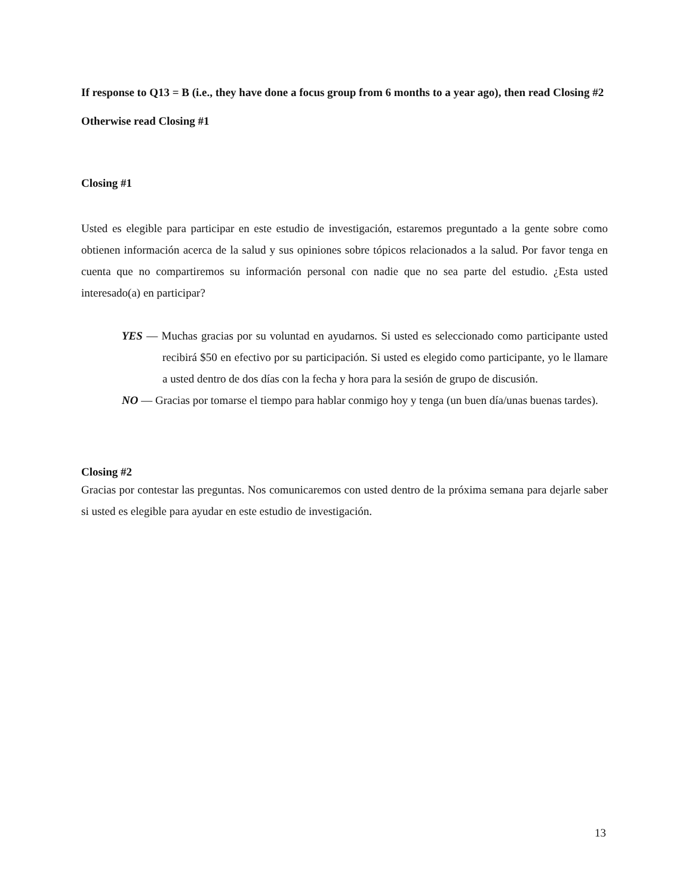If response to Q13 = B (i.e., they have done a focus group from 6 months to a year ago), then read Closing #2
Otherwise read Closing #1
Closing #1
Usted es elegible para participar en este estudio de investigación, estaremos preguntado a la gente sobre como obtienen información acerca de la salud y sus opiniones sobre tópicos relacionados a la salud. Por favor tenga en cuenta que no compartiremos su información personal con nadie que no sea parte del estudio. ¿Esta usted interesado(a) en participar?
YES — Muchas gracias por su voluntad en ayudarnos. Si usted es seleccionado como participante usted recibirá $50 en efectivo por su participación. Si usted es elegido como participante, yo le llamare a usted dentro de dos días con la fecha y hora para la sesión de grupo de discusión.
NO — Gracias por tomarse el tiempo para hablar conmigo hoy y tenga (un buen día/unas buenas tardes).
Closing #2
Gracias por contestar las preguntas. Nos comunicaremos con usted dentro de la próxima semana para dejarle saber si usted es elegible para ayudar en este estudio de investigación.
13